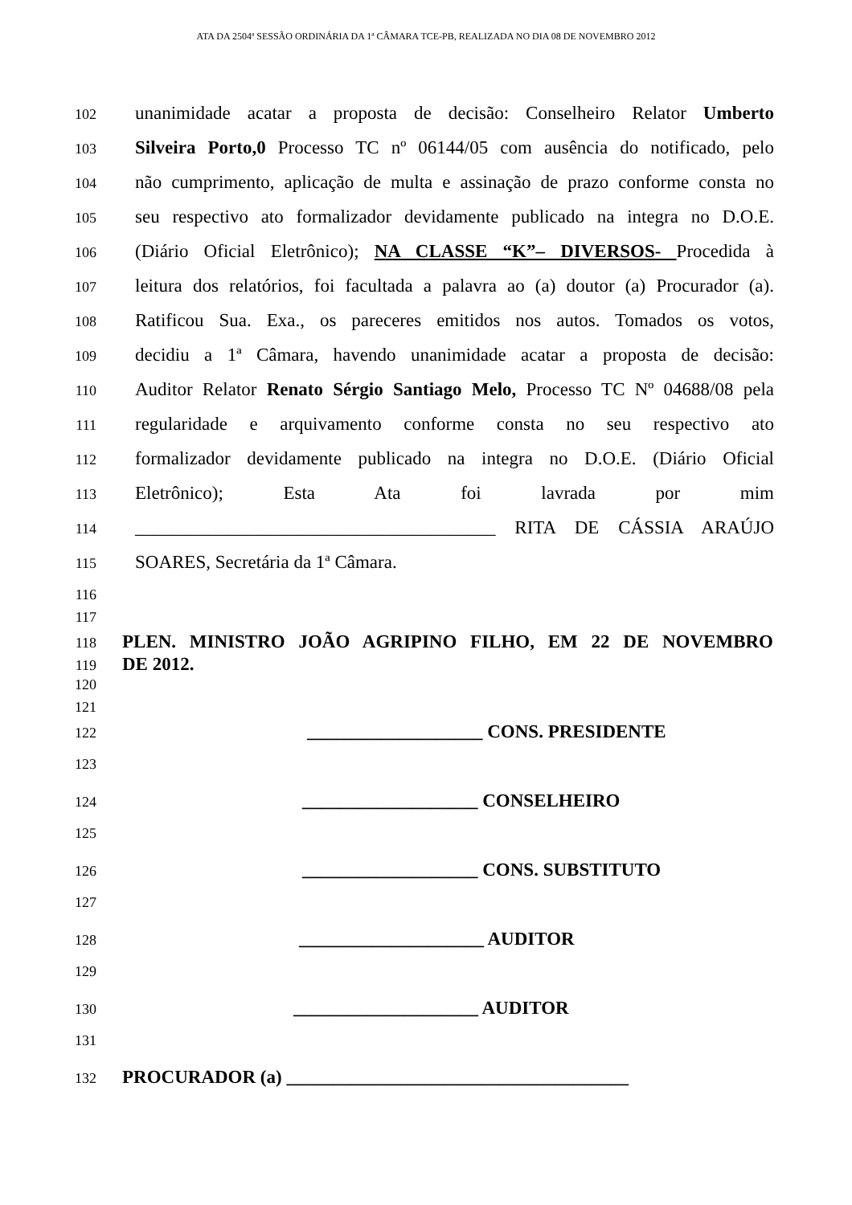ATA DA 2504ª SESSÃO ORDINÁRIA DA 1ª CÂMARA TCE-PB, REALIZADA NO DIA 08 DE NOVEMBRO 2012
102 unanimidade acatar a proposta de decisão: Conselheiro Relator Umberto
103 Silveira Porto,0 Processo TC nº 06144/05 com ausência do notificado, pelo
104 não cumprimento, aplicação de multa e assinação de prazo conforme consta no
105 seu respectivo ato formalizador devidamente publicado na integra no D.O.E.
106 (Diário Oficial Eletrônico); NA CLASSE “K”– DIVERSOS- Procedida à
107 leitura dos relatórios, foi facultada a palavra ao (a) doutor (a) Procurador (a).
108 Ratificou Sua. Exa., os pareceres emitidos nos autos. Tomados os votos,
109 decidiu a 1ª Câmara, havendo unanimidade acatar a proposta de decisão:
110 Auditor Relator Renato Sérgio Santiago Melo, Processo TC Nº 04688/08 pela
111 regularidade e arquivamento conforme consta no seu respectivo ato
112 formalizador devidamente publicado na integra no D.O.E. (Diário Oficial
113 Eletrônico); Esta Ata foi lavrada por mim
114 _______________________________________ RITA DE CÁSSIA ARAÚJO
115 SOARES, Secretária da 1ª Câmara.
116
117
118 PLEN. MINISTRO JOÃO AGRIPINO FILHO, EM 22 DE NOVEMBRO
119 DE 2012.
120
121
122 ___________________ CONS. PRESIDENTE
123
124 ___________________ CONSELHEIRO
125
126 ___________________ CONS. SUBSTITUTO
127
128 ____________________ AUDITOR
129
130 ____________________ AUDITOR
131
132 PROCURADOR (a) _____________________________________